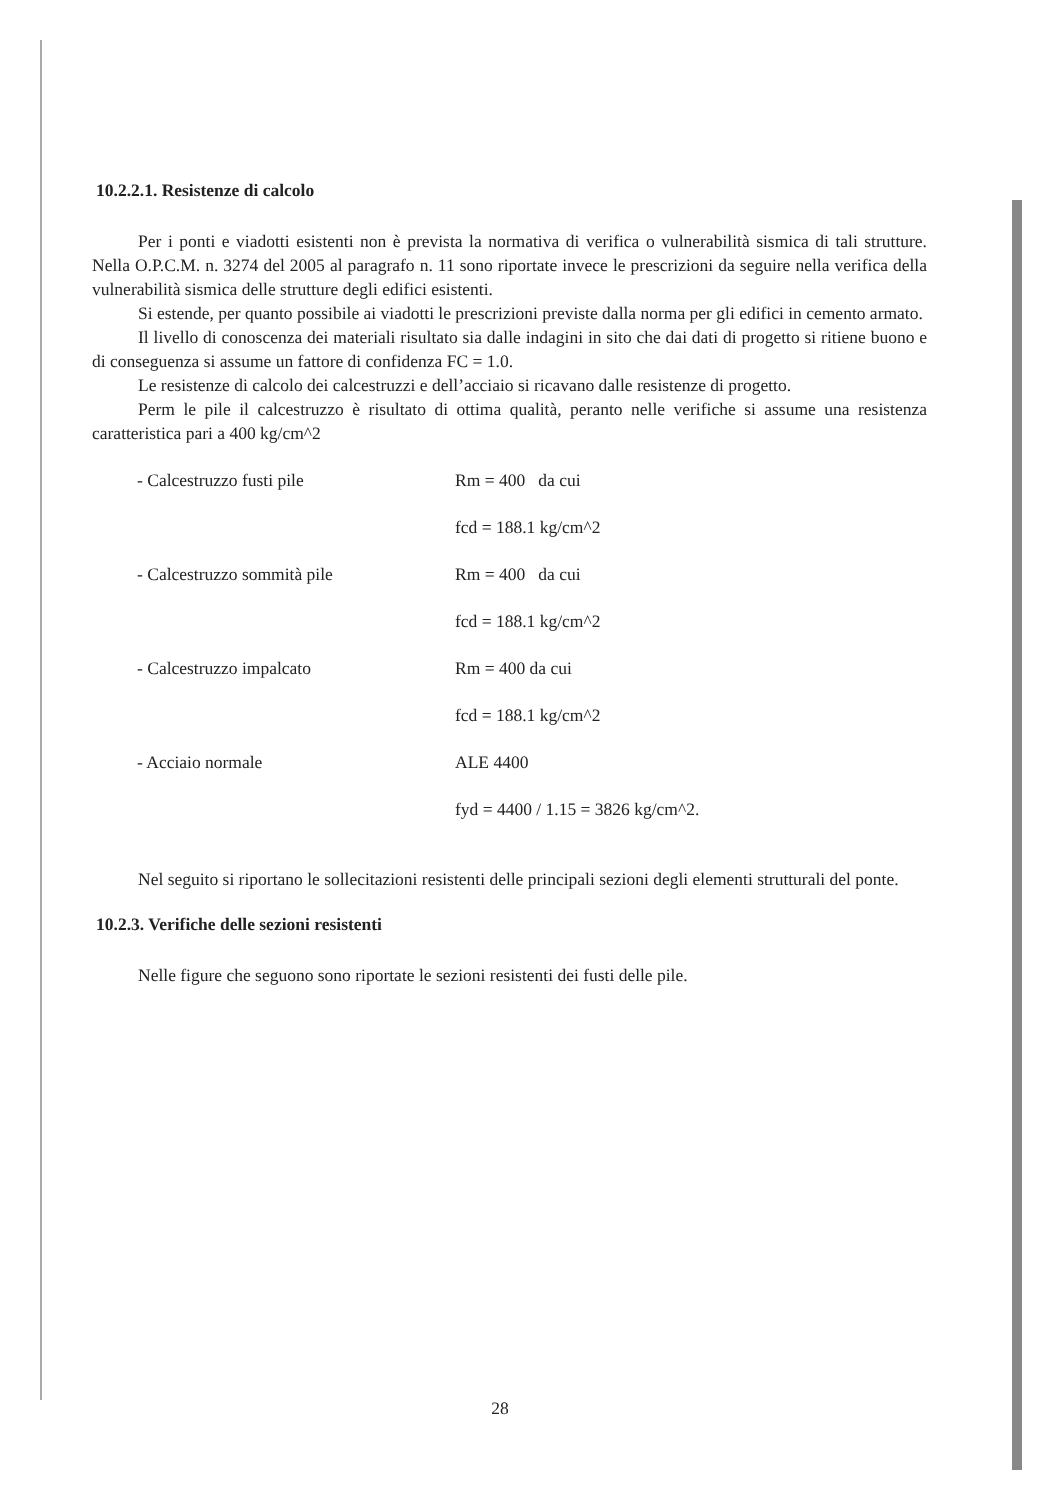10.2.2.1. Resistenze di calcolo
Per i ponti e viadotti esistenti non è prevista la normativa di verifica o vulnerabilità sismica di tali strutture. Nella O.P.C.M. n. 3274 del 2005 al paragrafo n. 11 sono riportate invece le prescrizioni da seguire nella verifica della vulnerabilità sismica delle strutture degli edifici esistenti.
Si estende, per quanto possibile ai viadotti le prescrizioni previste dalla norma per gli edifici in cemento armato.
Il livello di conoscenza dei materiali risultato sia dalle indagini in sito che dai dati di progetto si ritiene buono e di conseguenza si assume un fattore di confidenza FC = 1.0.
Le resistenze di calcolo dei calcestruzzi e dell’acciaio si ricavano dalle resistenze di progetto.
Perm le pile il calcestruzzo è risultato di ottima qualità, peranto nelle verifiche si assume una resistenza caratteristica pari a 400 kg/cm^2
- Calcestruzzo fusti pile Rm = 400 da cui
fcd = 188.1 kg/cm^2
- Calcestruzzo sommità pile Rm = 400 da cui
fcd = 188.1 kg/cm^2
- Calcestruzzo impalcato Rm = 400 da cui
fcd = 188.1 kg/cm^2
- Acciaio normale ALE 4400
fyd = 4400 / 1.15 = 3826 kg/cm^2.
Nel seguito si riportano le sollecitazioni resistenti delle principali sezioni degli elementi strutturali del ponte.
10.2.3. Verifiche delle sezioni resistenti
Nelle figure che seguono sono riportate le sezioni resistenti dei fusti delle pile.
28